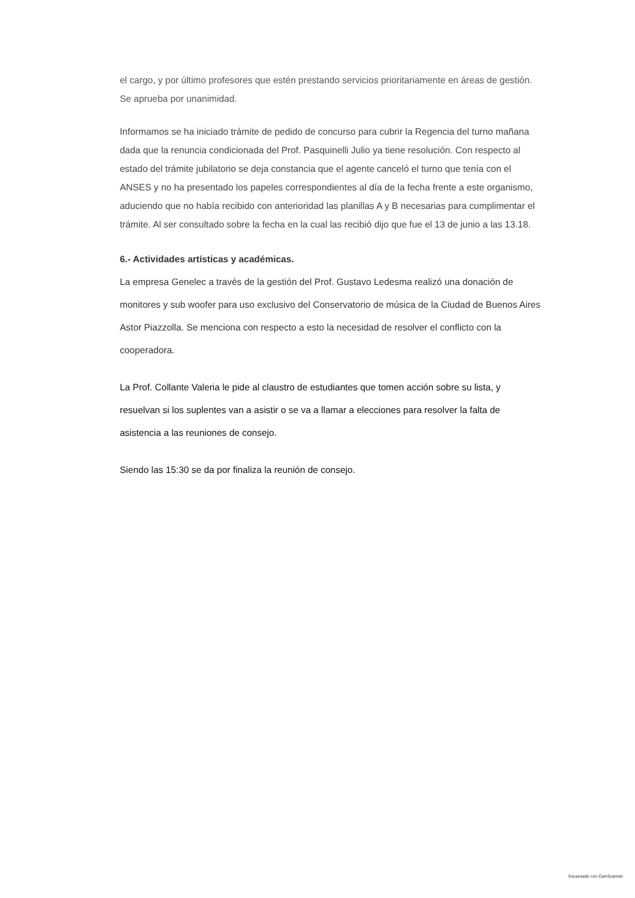el cargo, y por último profesores que estén prestando servicios prioritariamente en áreas de gestión.
Se aprueba por unanimidad.
Informamos se ha iniciado trámite de pedido de concurso para cubrir la Regencia del turno mañana dada que la renuncia condicionada del Prof. Pasquinelli Julio ya tiene resolución. Con respecto al estado del trámite jubilatorio se deja constancia que el agente canceló el turno que tenía con el ANSES y no ha presentado los papeles correspondientes al día de la fecha frente a este organismo, aduciendo que no había recibido con anterioridad las planillas A y B necesarias para cumplimentar el trámite. Al ser consultado sobre la fecha en la cual las recibió dijo que fue el 13 de junio a las 13.18.
6.- Actividades artísticas y académicas.
La empresa Genelec a través de la gestión del Prof. Gustavo Ledesma realizó una donación de monitores y sub woofer para uso exclusivo del Conservatorio de música de la Ciudad de Buenos Aires Astor Piazzolla. Se menciona con respecto a esto la necesidad de resolver el conflicto con la cooperadora.
La Prof. Collante Valeria le pide al claustro de estudiantes que tomen acción sobre su lista, y resuelvan si los suplentes van a asistir o se va a llamar a elecciones para resolver la falta de asistencia a las reuniones de consejo.
Siendo las 15:30 se da por finaliza la reunión de consejo.
Escaneado con CamScanner